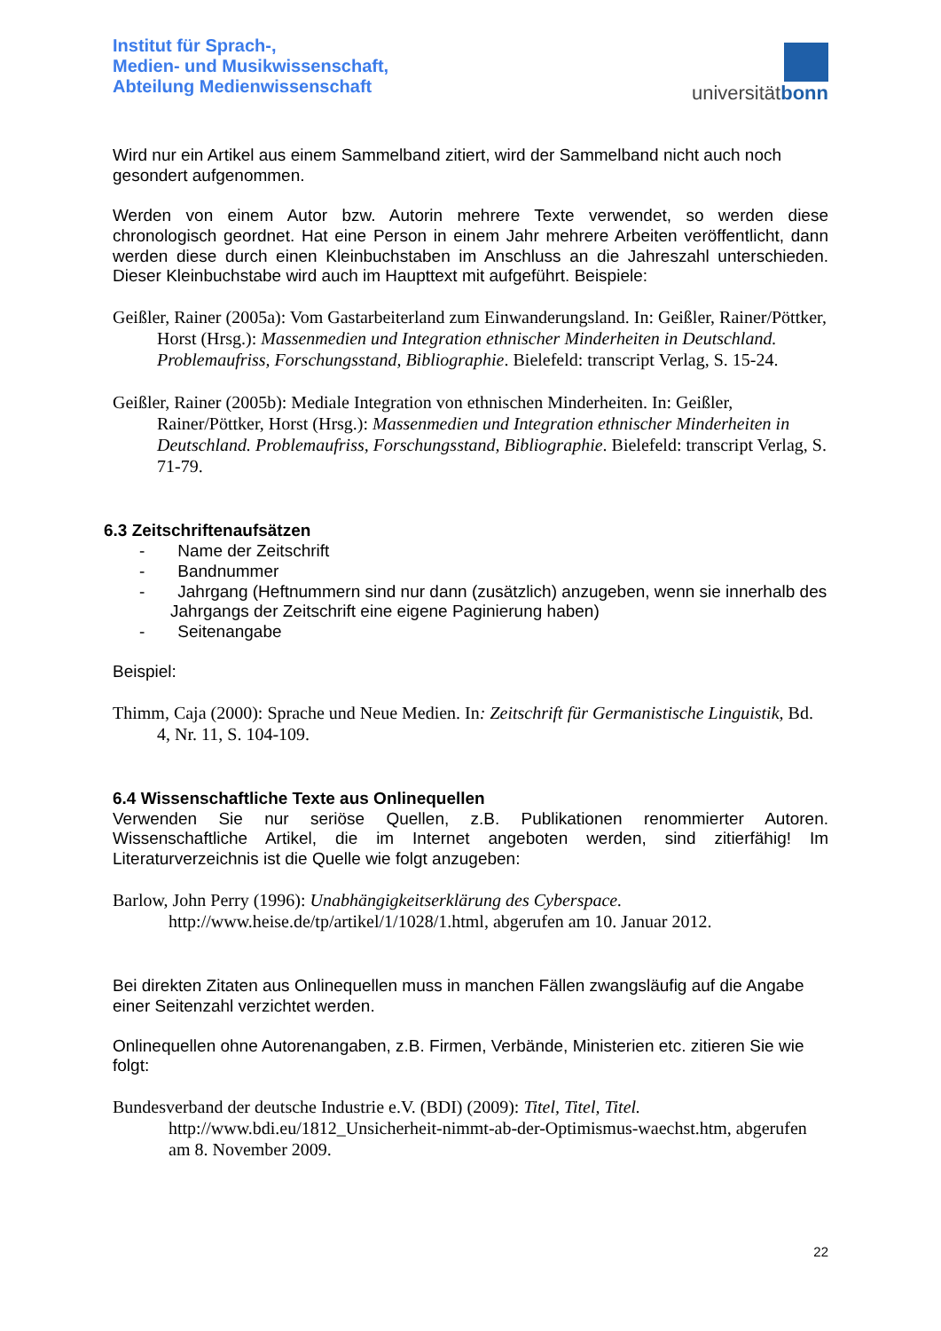Institut für Sprach-,
Medien- und Musikwissenschaft,
Abteilung Medienwissenschaft
universitätbonn
Wird nur ein Artikel aus einem Sammelband zitiert, wird der Sammelband nicht auch noch gesondert aufgenommen.
Werden von einem Autor bzw. Autorin mehrere Texte verwendet, so werden diese chronologisch geordnet. Hat eine Person in einem Jahr mehrere Arbeiten veröffentlicht, dann werden diese durch einen Kleinbuchstaben im Anschluss an die Jahreszahl unterschieden. Dieser Kleinbuchstabe wird auch im Haupttext mit aufgeführt. Beispiele:
Geißler, Rainer (2005a): Vom Gastarbeiterland zum Einwanderungsland. In: Geißler, Rainer/Pöttker, Horst (Hrsg.): Massenmedien und Integration ethnischer Minderheiten in Deutschland. Problemaufriss, Forschungsstand, Bibliographie. Bielefeld: transcript Verlag, S. 15-24.
Geißler, Rainer (2005b): Mediale Integration von ethnischen Minderheiten. In: Geißler, Rainer/Pöttker, Horst (Hrsg.): Massenmedien und Integration ethnischer Minderheiten in Deutschland. Problemaufriss, Forschungsstand, Bibliographie. Bielefeld: transcript Verlag, S. 71-79.
6.3 Zeitschriftenaufsätzen
- Name der Zeitschrift
- Bandnummer
- Jahrgang (Heftnummern sind nur dann (zusätzlich) anzugeben, wenn sie innerhalb des Jahrgangs der Zeitschrift eine eigene Paginierung haben)
- Seitenangabe
Beispiel:
Thimm, Caja (2000): Sprache und Neue Medien. In: Zeitschrift für Germanistische Linguistik, Bd. 4, Nr. 11, S. 104-109.
6.4 Wissenschaftliche Texte aus Onlinequellen
Verwenden Sie nur seriöse Quellen, z.B. Publikationen renommierter Autoren. Wissenschaftliche Artikel, die im Internet angeboten werden, sind zitierfähig! Im Literaturverzeichnis ist die Quelle wie folgt anzugeben:
Barlow, John Perry (1996): Unabhängigkeitserklärung des Cyberspace.
http://www.heise.de/tp/artikel/1/1028/1.html, abgerufen am 10. Januar 2012.
Bei direkten Zitaten aus Onlinequellen muss in manchen Fällen zwangsläufig auf die Angabe einer Seitenzahl verzichtet werden.
Onlinequellen ohne Autorenangaben, z.B. Firmen, Verbände, Ministerien etc. zitieren Sie wie folgt:
Bundesverband der deutsche Industrie e.V. (BDI) (2009): Titel, Titel, Titel.
http://www.bdi.eu/1812_Unsicherheit-nimmt-ab-der-Optimismus-waechst.htm, abgerufen am 8. November 2009.
22